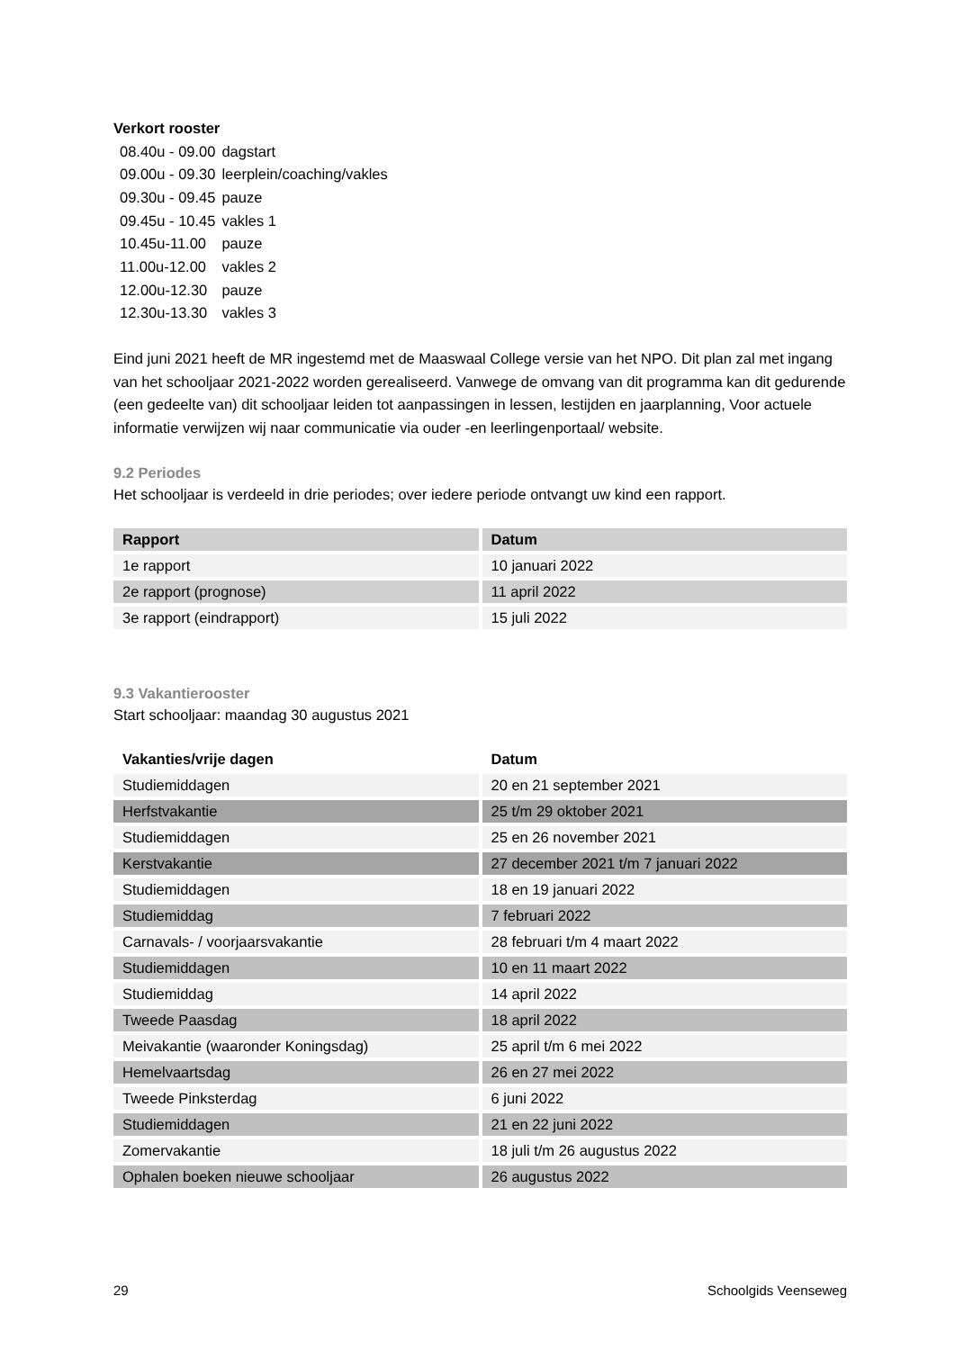Verkort rooster
| 08.40u - 09.00 | dagstart |
| 09.00u - 09.30 | leerplein/coaching/vakles |
| 09.30u - 09.45 | pauze |
| 09.45u - 10.45 | vakles 1 |
| 10.45u-11.00 | pauze |
| 11.00u-12.00 | vakles 2 |
| 12.00u-12.30 | pauze |
| 12.30u-13.30 | vakles 3 |
Eind juni 2021 heeft de MR ingestemd met de Maaswaal College versie van het NPO. Dit plan zal met ingang van het schooljaar 2021-2022 worden gerealiseerd. Vanwege de omvang van dit programma kan dit gedurende (een gedeelte van) dit schooljaar leiden tot aanpassingen in lessen, lestijden en jaarplanning, Voor actuele informatie verwijzen wij naar communicatie via ouder -en leerlingenportaal/ website.
9.2 Periodes
Het schooljaar is verdeeld in drie periodes; over iedere periode ontvangt uw kind een rapport.
| Rapport | Datum |
| --- | --- |
| 1e rapport | 10 januari 2022 |
| 2e rapport (prognose) | 11 april 2022 |
| 3e rapport (eindrapport) | 15 juli 2022 |
9.3 Vakantierooster
Start schooljaar: maandag 30 augustus 2021
| Vakanties/vrije dagen | Datum |
| --- | --- |
| Studiemiddagen | 20 en 21 september 2021 |
| Herfstvakantie | 25 t/m 29 oktober 2021 |
| Studiemiddagen | 25 en 26 november 2021 |
| Kerstvakantie | 27 december 2021 t/m 7 januari 2022 |
| Studiemiddagen | 18 en 19 januari 2022 |
| Studiemiddag | 7 februari 2022 |
| Carnavals- / voorjaarsvakantie | 28 februari t/m 4 maart 2022 |
| Studiemiddagen | 10 en 11 maart 2022 |
| Studiemiddag | 14 april 2022 |
| Tweede Paasdag | 18 april 2022 |
| Meivakantie (waaronder Koningsdag) | 25 april t/m 6 mei 2022 |
| Hemelvaartsdag | 26 en 27 mei 2022 |
| Tweede Pinksterdag | 6 juni 2022 |
| Studiemiddagen | 21 en 22 juni 2022 |
| Zomervakantie | 18 juli t/m 26 augustus 2022 |
| Ophalen boeken nieuwe schooljaar | 26 augustus 2022 |
29 Schoolgids Veenseweg